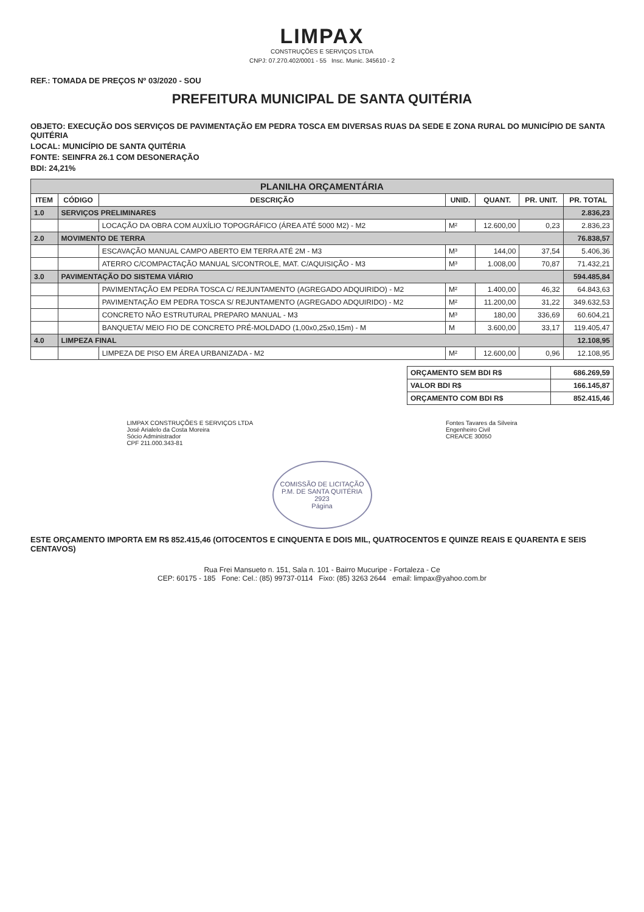LIMPAX
CONSTRUÇÕES E SERVIÇOS LTDA
CNPJ: 07.270.402/0001 - 55 Insc. Munic. 345610 - 2
REF.: TOMADA DE PREÇOS Nº 03/2020 - SOU
PREFEITURA MUNICIPAL DE SANTA QUITÉRIA
OBJETO: EXECUÇÃO DOS SERVIÇOS DE PAVIMENTAÇÃO EM PEDRA TOSCA EM DIVERSAS RUAS DA SEDE E ZONA RURAL DO MUNICÍPIO DE SANTA QUITÉRIA
LOCAL: MUNICÍPIO DE SANTA QUITÉRIA
FONTE: SEINFRA 26.1 COM DESONERAÇÃO
BDI: 24,21%
| PLANILHA ORÇAMENTÁRIA | | | | | | |
| ITEM | CÓDIGO | DESCRIÇÃO | UNID. | QUANT. | PR. UNIT. | PR. TOTAL |
| 1.0 | SERVIÇOS PRELIMINARES | | | | | 2.836,23 |
| | | LOCAÇÃO DA OBRA COM AUXÍLIO TOPOGRÁFICO (ÁREA ATÉ 5000 M2) - M2 | M² | 12.600,00 | 0,23 | 2.836,23 |
| 2.0 | MOVIMENTO DE TERRA | | | | | 76.838,57 |
| | | ESCAVAÇÃO MANUAL CAMPO ABERTO EM TERRA ATÉ 2M - M3 | M³ | 144,00 | 37,54 | 5.406,36 |
| | | ATERRO C/COMPACTAÇÃO MANUAL S/CONTROLE, MAT. C/AQUISIÇÃO - M3 | M³ | 1.008,00 | 70,87 | 71.432,21 |
| 3.0 | PAVIMENTAÇÃO DO SISTEMA VIÁRIO | | | | | 594.485,84 |
| | | PAVIMENTAÇÃO EM PEDRA TOSCA C/ REJUNTAMENTO (AGREGADO ADQUIRIDO) - M2 | M² | 1.400,00 | 46,32 | 64.843,63 |
| | | PAVIMENTAÇÃO EM PEDRA TOSCA S/ REJUNTAMENTO (AGREGADO ADQUIRIDO) - M2 | M² | 11.200,00 | 31,22 | 349.632,53 |
| | | CONCRETO NÃO ESTRUTURAL PREPARO MANUAL - M3 | M³ | 180,00 | 336,69 | 60.604,21 |
| | | BANQUETA/ MEIO FIO DE CONCRETO PRÉ-MOLDADO (1,00x0,25x0,15m) - M | M | 3.600,00 | 33,17 | 119.405,47 |
| 4.0 | LIMPEZA FINAL | | | | | 12.108,95 |
| | | LIMPEZA DE PISO EM ÁREA URBANIZADA - M2 | M² | 12.600,00 | 0,96 | 12.108,95 |
| ORÇAMENTO SEM BDI R$ | 686.269,59 |
| VALOR BDI R$ | 166.145,87 |
| ORÇAMENTO COM BDI R$ | 852.415,46 |
LIMPAX CONSTRUÇÕES E SERVIÇOS LTDA
José Arialelo da Costa Moreira
Sócio Administrador
CPF 211.000.343-81
Fontes Tavares da Silveira
Engenheiro Civil
CREA/CE 30050
COMISSÃO DE LICITAÇÃO
P.M. DE SANTA QUITÉRIA
2923
Página
ESTE ORÇAMENTO IMPORTA EM R$ 852.415,46 (OITOCENTOS E CINQUENTA E DOIS MIL, QUATROCENTOS E QUINZE REAIS E QUARENTA E SEIS CENTAVOS)
Rua Frei Mansueto n. 151, Sala n. 101 - Bairro Mucuripe - Fortaleza - Ce
CEP: 60175 - 185 Fone: Cel.: (85) 99737-0114 Fixo: (85) 3263 2644 email: limpax@yahoo.com.br